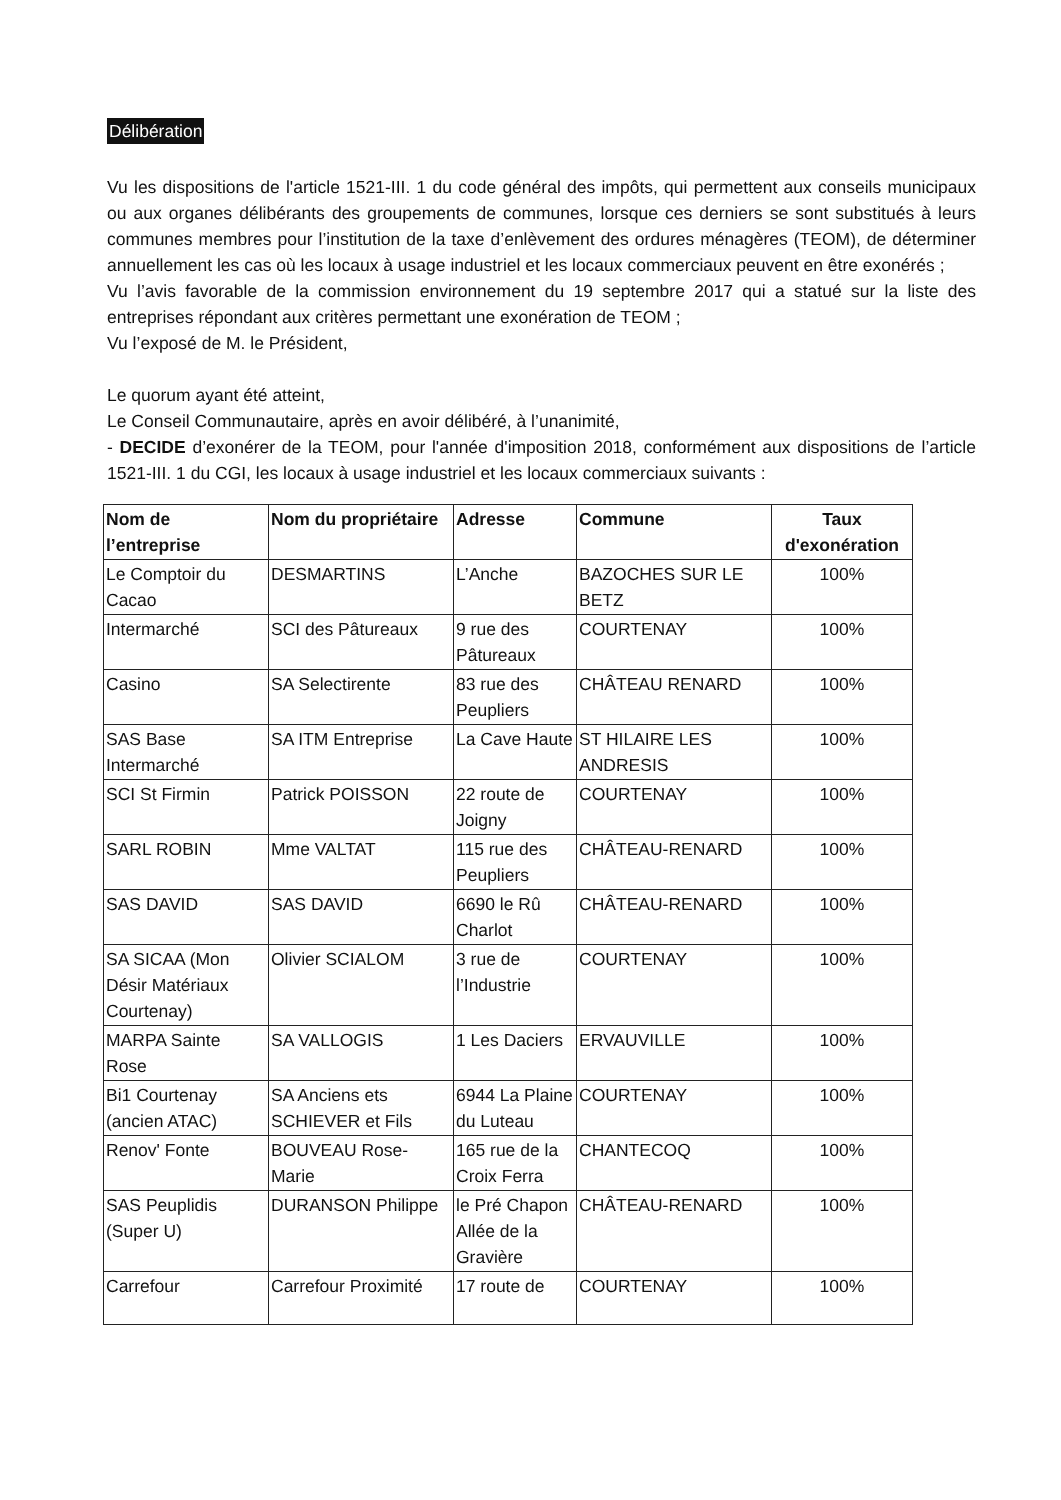Délibération
Vu les dispositions de l'article 1521-III. 1 du code général des impôts, qui permettent aux conseils municipaux ou aux organes délibérants des groupements de communes, lorsque ces derniers se sont substitués à leurs communes membres pour l’institution de la taxe d’enlèvement des ordures ménagères (TEOM), de déterminer annuellement les cas où les locaux à usage industriel et les locaux commerciaux peuvent en être exonérés ;
Vu l’avis favorable de la commission environnement du 19 septembre 2017 qui a statué sur la liste des entreprises répondant aux critères permettant une exonération de TEOM ;
Vu l’exposé de M. le Président,
Le quorum ayant été atteint,
Le Conseil Communautaire, après en avoir délibéré, à l’unanimité,
- DECIDE d’exonérer de la TEOM, pour l'année d'imposition 2018, conformément aux dispositions de l’article 1521-III. 1 du CGI, les locaux à usage industriel et les locaux commerciaux suivants :
| Nom de l’entreprise | Nom du propriétaire | Adresse | Commune | Taux d'exonération |
| --- | --- | --- | --- | --- |
| Le Comptoir du Cacao | DESMARTINS | L’Anche | BAZOCHES SUR LE BETZ | 100% |
| Intermarché | SCI des Pâtureaux | 9 rue des Pâtureaux | COURTENAY | 100% |
| Casino | SA Selectirente | 83 rue des Peupliers | CHÂTEAU RENARD | 100% |
| SAS Base Intermarché | SA ITM Entreprise | La Cave Haute | ST HILAIRE LES ANDRESIS | 100% |
| SCI St Firmin | Patrick POISSON | 22 route de Joigny | COURTENAY | 100% |
| SARL ROBIN | Mme VALTAT | 115 rue des Peupliers | CHÂTEAU-RENARD | 100% |
| SAS DAVID | SAS DAVID | 6690 le Rû Charlot | CHÂTEAU-RENARD | 100% |
| SA SICAA (Mon Désir Matériaux Courtenay) | Olivier SCIALOM | 3 rue de l’Industrie | COURTENAY | 100% |
| MARPA Sainte Rose | SA VALLOGIS | 1 Les Daciers | ERVAUVILLE | 100% |
| Bi1 Courtenay (ancien ATAC) | SA Anciens ets SCHIEVER et Fils | 6944 La Plaine du Luteau | COURTENAY | 100% |
| Renov' Fonte | BOUVEAU Rose-Marie | 165 rue de la Croix Ferra | CHANTECOQ | 100% |
| SAS Peuplidis (Super U) | DURANSON Philippe | le Pré Chapon Allée de la Gravière | CHÂTEAU-RENARD | 100% |
| Carrefour | Carrefour Proximité | 17 route de | COURTENAY | 100% |